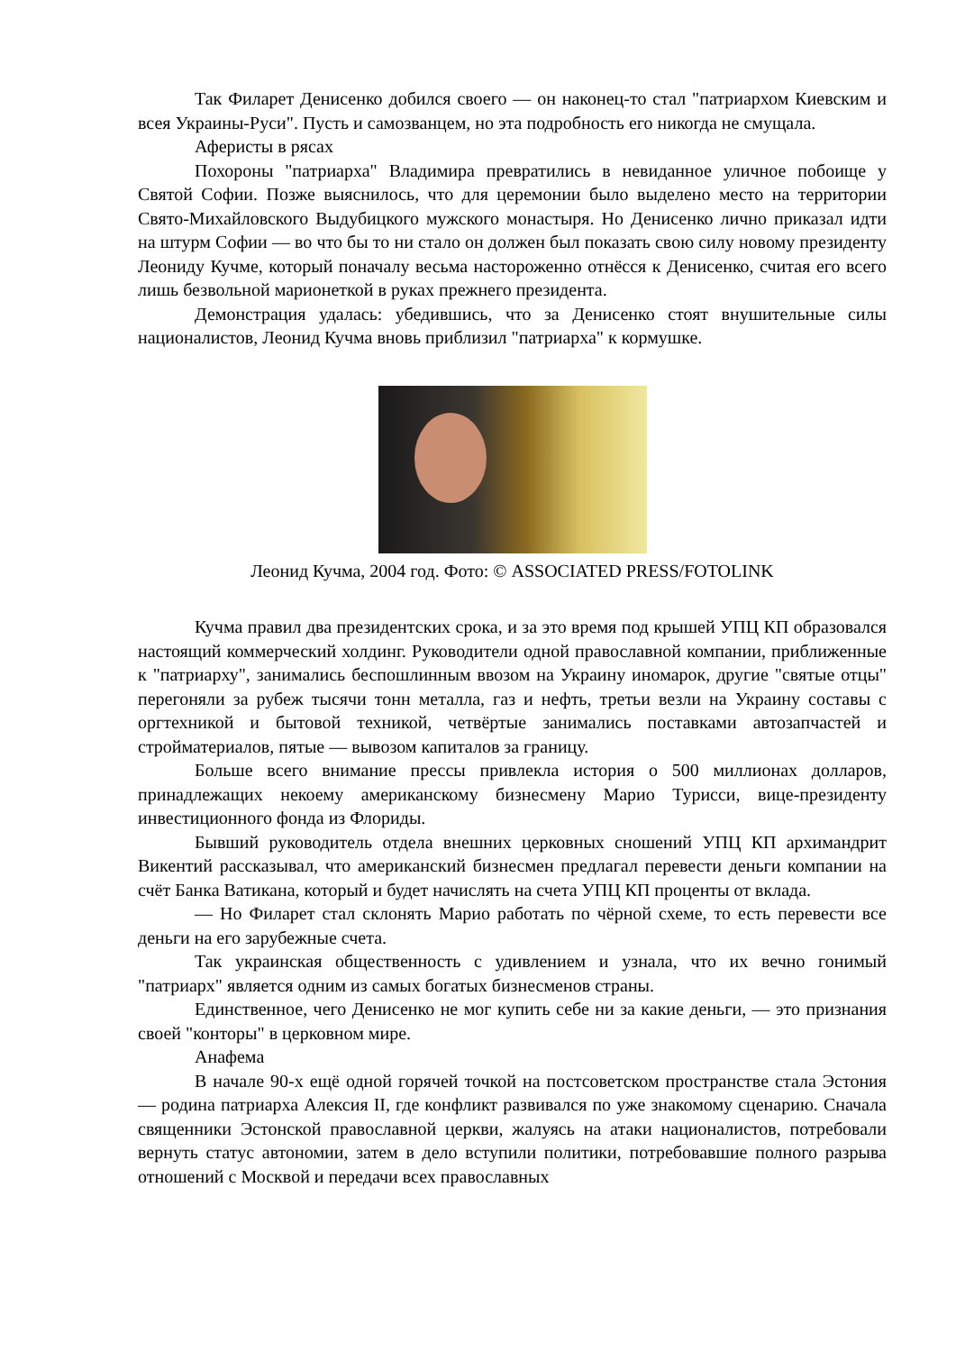Так Филарет Денисенко добился своего — он наконец-то стал "патриархом Киевским и всея Украины-Руси". Пусть и самозванцем, но эта подробность его никогда не смущала.
Аферисты в рясах
Похороны "патриарха" Владимира превратились в невиданное уличное побоище у Святой Софии. Позже выяснилось, что для церемонии было выделено место на территории Свято-Михайловского Выдубицкого мужского монастыря. Но Денисенко лично приказал идти на штурм Софии — во что бы то ни стало он должен был показать свою силу новому президенту Леониду Кучме, который поначалу весьма настороженно отнёсся к Денисенко, считая его всего лишь безвольной марионеткой в руках прежнего президента.
Демонстрация удалась: убедившись, что за Денисенко стоят внушительные силы националистов, Леонид Кучма вновь приблизил "патриарха" к кормушке.
Леонид Кучма, 2004 год. Фото: © ASSOCIATED PRESS/FOTOLINK
Кучма правил два президентских срока, и за это время под крышей УПЦ КП образовался настоящий коммерческий холдинг. Руководители одной православной компании, приближенные к "патриарху", занимались беспошлинным ввозом на Украину иномарок, другие "святые отцы" перегоняли за рубеж тысячи тонн металла, газ и нефть, третьи везли на Украину составы с оргтехникой и бытовой техникой, четвёртые занимались поставками автозапчастей и стройматериалов, пятые — вывозом капиталов за границу.
Больше всего внимание прессы привлекла история о 500 миллионах долларов, принадлежащих некоему американскому бизнесмену Марио Турисси, вице-президенту инвестиционного фонда из Флориды.
Бывший руководитель отдела внешних церковных сношений УПЦ КП архимандрит Викентий рассказывал, что американский бизнесмен предлагал перевести деньги компании на счёт Банка Ватикана, который и будет начислять на счета УПЦ КП проценты от вклада.
— Но Филарет стал склонять Марио работать по чёрной схеме, то есть перевести все деньги на его зарубежные счета.
Так украинская общественность с удивлением и узнала, что их вечно гонимый "патриарх" является одним из самых богатых бизнесменов страны.
Единственное, чего Денисенко не мог купить себе ни за какие деньги, — это признания своей "конторы" в церковном мире.
Анафема
В начале 90-х ещё одной горячей точкой на постсоветском пространстве стала Эстония — родина патриарха Алексия II, где конфликт развивался по уже знакомому сценарию. Сначала священники Эстонской православной церкви, жалуясь на атаки националистов, потребовали вернуть статус автономии, затем в дело вступили политики, потребовавшие полного разрыва отношений с Москвой и передачи всех православных